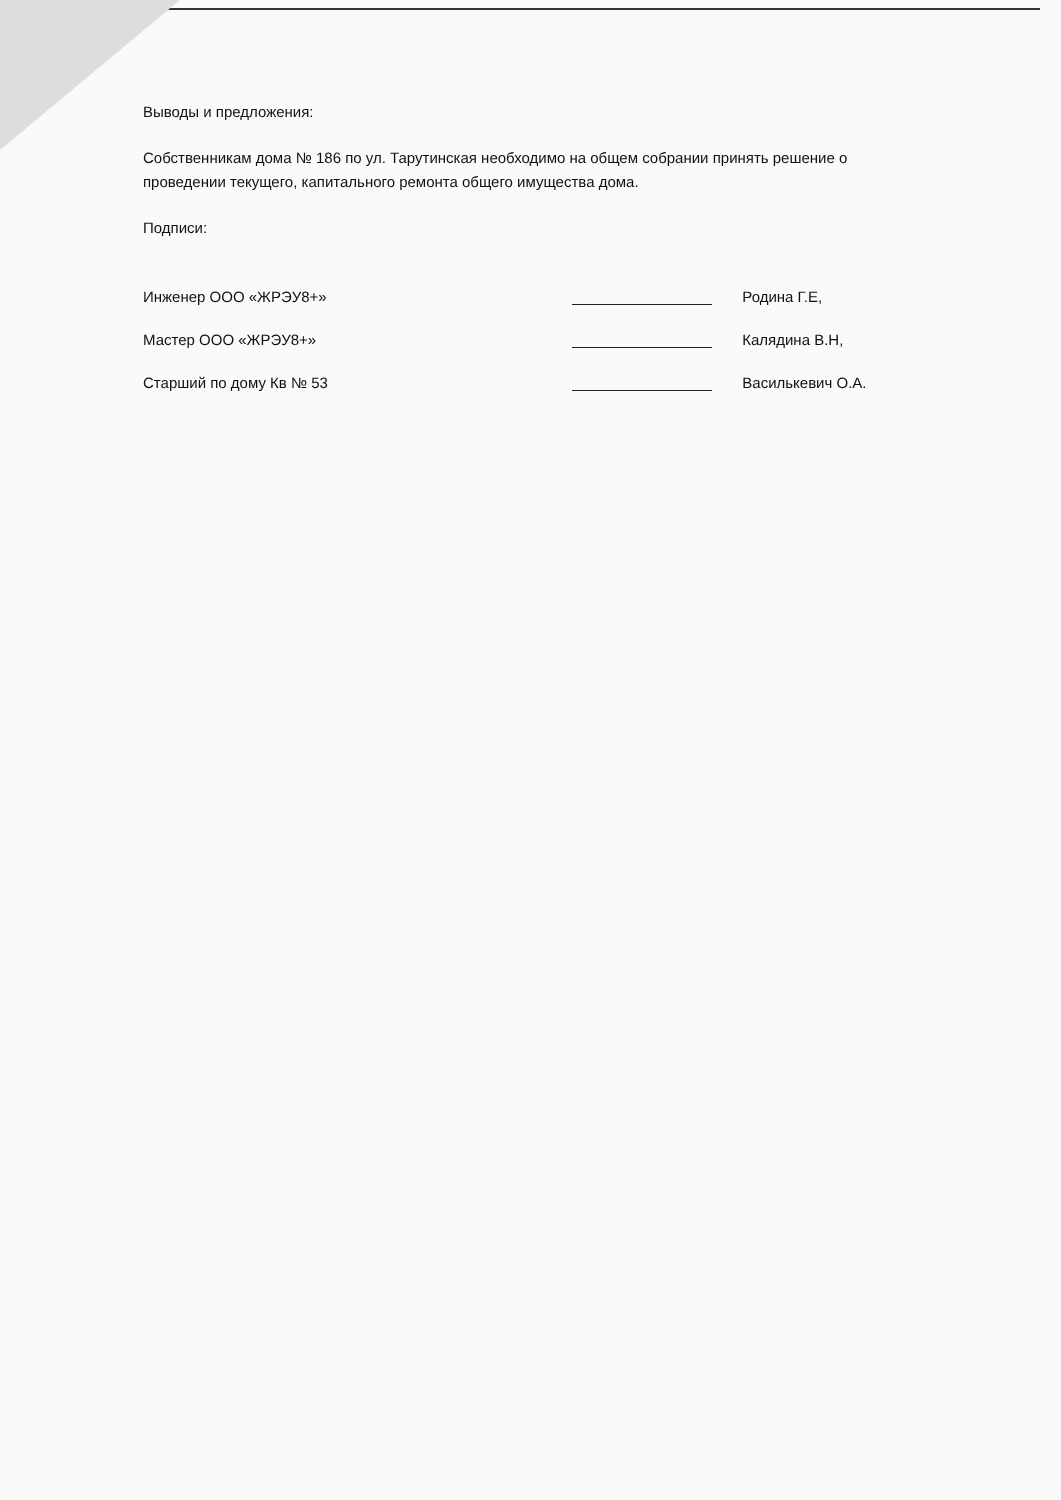Выводы и предложения:
Собственникам дома № 186 по ул. Тарутинская необходимо на общем собрании принять решение о проведении текущего, капитального ремонта общего имущества дома.
Подписи:
Инженер ООО «ЖРЭУ8+»
Родина Г.Е,
Мастер ООО «ЖРЭУ8+»
Калядина В.Н,
Старший по дому Кв № 53
Василькевич О.А.